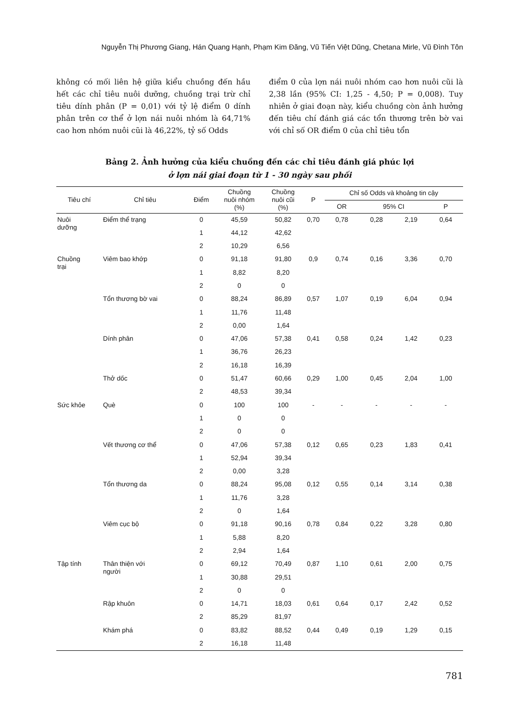Nguyễn Thị Phương Giang, Hán Quang Hạnh, Phạm Kim Đăng, Vũ Tiến Việt Dũng, Chetana Mirle, Vũ Đình Tôn
không có mối liên hệ giữa kiểu chuồng đến hầu hết các chỉ tiêu nuôi dưỡng, chuồng trại trừ chỉ tiêu dính phân (P = 0,01) với tỷ lệ điểm 0 dính phân trên cơ thể ở lợn nái nuôi nhóm là 64,71% cao hơn nhóm nuôi cũi là 46,22%, tỷ số Odds
điểm 0 của lợn nái nuôi nhóm cao hơn nuôi cũi là 2,38 lần (95% CI: 1,25 - 4,50; P = 0,008). Tuy nhiên ở giai đoạn này, kiểu chuồng còn ảnh hưởng đến tiêu chí đánh giá các tổn thương trên bờ vai với chỉ số OR điểm 0 của chỉ tiêu tổn
Bảng 2. Ảnh hưởng của kiểu chuồng đến các chỉ tiêu đánh giá phúc lợi
ở lợn nái giai đoạn từ 1 - 30 ngày sau phối
| Tiêu chí | Chỉ tiêu | Điểm | Chuồng nuôi nhóm (%) | Chuồng nuôi cũi (%) | P | Chỉ số Odds và khoảng tin cậy | | | |
| --- | --- | --- | --- | --- | --- | --- | --- | --- | --- |
| | | | | | | OR | 95% CI | | P |
| Nuôi dưỡng | Điểm thể trạng | 0 | 45,59 | 50,82 | 0,70 | 0,78 | 0,28 | 2,19 | 0,64 |
| | | 1 | 44,12 | 42,62 | | | | | |
| | | 2 | 10,29 | 6,56 | | | | | |
| Chuồng trại | Viêm bao khớp | 0 | 91,18 | 91,80 | 0,9 | 0,74 | 0,16 | 3,36 | 0,70 |
| | | 1 | 8,82 | 8,20 | | | | | |
| | | 2 | 0 | 0 | | | | | |
| | Tổn thương bờ vai | 0 | 88,24 | 86,89 | 0,57 | 1,07 | 0,19 | 6,04 | 0,94 |
| | | 1 | 11,76 | 11,48 | | | | | |
| | | 2 | 0,00 | 1,64 | | | | | |
| | Dính phân | 0 | 47,06 | 57,38 | 0,41 | 0,58 | 0,24 | 1,42 | 0,23 |
| | | 1 | 36,76 | 26,23 | | | | | |
| | | 2 | 16,18 | 16,39 | | | | | |
| | Thở dốc | 0 | 51,47 | 60,66 | 0,29 | 1,00 | 0,45 | 2,04 | 1,00 |
| | | 2 | 48,53 | 39,34 | | | | | |
| Sức khỏe | Què | 0 | 100 | 100 | - | - | - | - | - |
| | | 1 | 0 | 0 | | | | | |
| | | 2 | 0 | 0 | | | | | |
| | Vết thương cơ thể | 0 | 47,06 | 57,38 | 0,12 | 0,65 | 0,23 | 1,83 | 0,41 |
| | | 1 | 52,94 | 39,34 | | | | | |
| | | 2 | 0,00 | 3,28 | | | | | |
| | Tổn thương da | 0 | 88,24 | 95,08 | 0,12 | 0,55 | 0,14 | 3,14 | 0,38 |
| | | 1 | 11,76 | 3,28 | | | | | |
| | | 2 | 0 | 1,64 | | | | | |
| | Viêm cục bộ | 0 | 91,18 | 90,16 | 0,78 | 0,84 | 0,22 | 3,28 | 0,80 |
| | | 1 | 5,88 | 8,20 | | | | | |
| | | 2 | 2,94 | 1,64 | | | | | |
| Tập tính | Thân thiện với người | 0 | 69,12 | 70,49 | 0,87 | 1,10 | 0,61 | 2,00 | 0,75 |
| | | 1 | 30,88 | 29,51 | | | | | |
| | | 2 | 0 | 0 | | | | | |
| | Rập khuôn | 0 | 14,71 | 18,03 | 0,61 | 0,64 | 0,17 | 2,42 | 0,52 |
| | | 2 | 85,29 | 81,97 | | | | | |
| | Khám phá | 0 | 83,82 | 88,52 | 0,44 | 0,49 | 0,19 | 1,29 | 0,15 |
| | | 2 | 16,18 | 11,48 | | | | | |
781